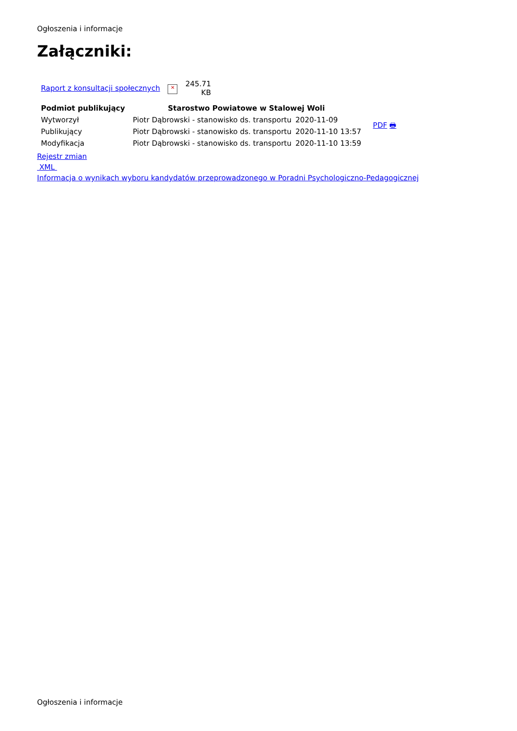Ogłoszenia i informacje
Załączniki:
| Raport z konsultacji społecznych | ✕ | 245.71 KB |
| Podmiot publikujący | Starostwo Powiatowe w Stalowej Woli | | | |
| Wytworzył | Piotr Dąbrowski - stanowisko ds. transportu | 2020-11-09 | | PDF 🖶 |
| Publikujący | Piotr Dąbrowski - stanowisko ds. transportu | 2020-11-10 13:57 | | |
| Modyfikacja | Piotr Dąbrowski - stanowisko ds. transportu | 2020-11-10 13:59 | | |
Rejestr zmian
XML
Informacja o wynikach wyboru kandydatów przeprowadzonego w Poradni Psychologiczno-Pedagogicznej
Ogłoszenia i informacje